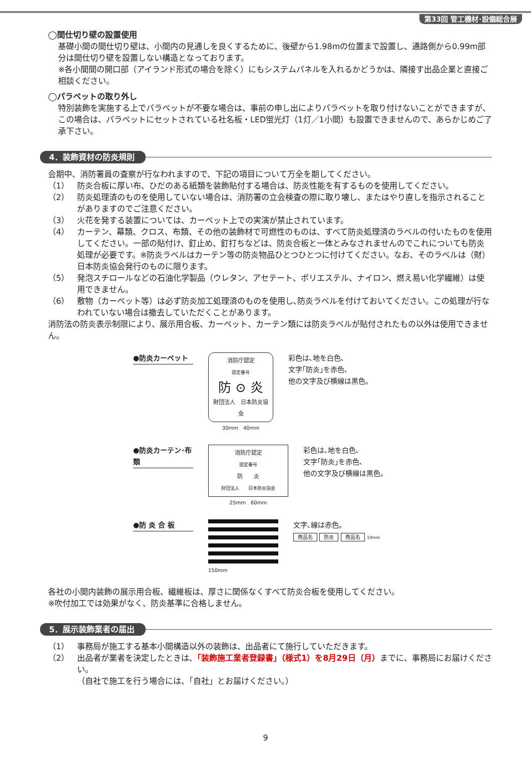第33回 管工機材･設備総合展
◯間仕切り壁の設置使用
基礎小間の間仕切り壁は、小間内の見通しを良くするために、後壁から1.98mの位置まで設置し、通路側から0.99m部分は間仕切り壁を設置しない構造となっております。
※各小間間の開口部（アイランド形式の場合を除く）にもシステムパネルを入れるかどうかは、隣接す出品企業と直接ご相談ください。
◯パラペットの取り外し
特別装飾を実施する上でパラペットが不要な場合は、事前の申し出によりパラペットを取り付けないことができますが、この場合は、パラペットにセットされている社名板・LED蛍光灯（1灯／1小間）も設置できませんので、あらかじめご了承下さい。
4．装飾資材の防炎規則
会期中、消防署員の査察が行なわれますので、下記の項目について万全を期してください。
（1） 防炎合板に厚い布、ひだのある紙類を装飾貼付する場合は、防炎性能を有するものを使用してください。
（2） 防炎処理済のものを使用していない場合は、消防署の立会検査の際に取り壊し、またはやり直しを指示されることがありますのでご注意ください。
（3） 火花を発する装置については、カーペット上での実演が禁止されています。
（4） カーテン、幕類、クロス、布類、その他の装飾材で可燃性のものは、すべて防炎処理済のラベルの付いたものを使用してください。一部の貼付け、釘止め、釘打ちなどは、防炎合板と一体とみなされませんのでこれについても防炎処理が必要です。※防炎ラベルはカーテン等の防炎物品ひとつひとつに付けてください。なお、そのラベルは（財）日本防炎協会発行のものに限ります。
（5） 発泡スチロールなどの石油化学製品（ウレタン、アセテート、ポリエステル、ナイロン、燃え易い化学繊維）は使用できません。
（6） 敷物（カーペット等）は必ず防炎加工処理済のものを使用し､防炎ラベルを付けておいてください。この処理が行なわれていない場合は撤去していただくことがあります。
消防法の防炎表示制限により、展示用合板、カーペット、カーテン類には防炎ラベルが貼付されたもの以外は使用できません。
●防炎カーペット
消防庁認定
認定番号
防 ⊙ 炎
財団法人　日本防炎協会
30mm　40mm
彩色は､地を白色､
文字｢防炎｣を赤色､
他の文字及び横線は黒色。
●防炎カーテン･布類
消防庁認定
認定番号
防　　炎
財団法人　　日本防炎協会
25mm　60mm
彩色は､地を白色､
文字｢防炎｣を赤色､
他の文字及び横線は黒色。
●防 炎 合 板
150mm
文字､線は赤色。
商品名 防炎 商品名 10mm
各社の小間内装飾の展示用合板、繊維板は、厚さに関係なくすべて防炎合板を使用してください。
※吹付加工では効果がなく、防炎基準に合格しません。
5．展示装飾業者の届出
（1） 事務局が施工する基本小間構造以外の装飾は、出品者にて施行していただきます。
（2） 出品者が業者を決定したときは､「装飾施工業者登録書」（様式1）を8月29日（月）までに、事務局にお届けください。
（自社で施工を行う場合には、「自社」とお届けください。）
9